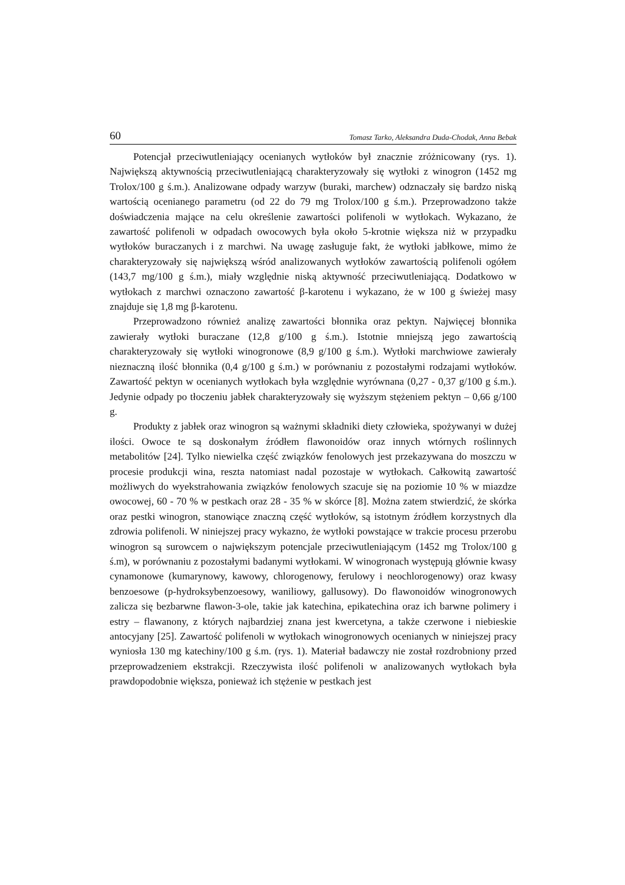60 Tomasz Tarko, Aleksandra Duda-Chodak, Anna Bebak
Potencjał przeciwutleniający ocenianych wytłoków był znacznie zróżnicowany (rys. 1). Największą aktywnością przeciwutleniającą charakteryzowały się wytłoki z winogron (1452 mg Trolox/100 g ś.m.). Analizowane odpady warzyw (buraki, marchew) odznaczały się bardzo niską wartością ocenianego parametru (od 22 do 79 mg Trolox/100 g ś.m.). Przeprowadzono także doświadczenia mające na celu określenie zawartości polifenoli w wytłokach. Wykazano, że zawartość polifenoli w odpadach owocowych była około 5-krotnie większa niż w przypadku wytłoków buraczanych i z marchwi. Na uwagę zasługuje fakt, że wytłoki jabłkowe, mimo że charakteryzowały się największą wśród analizowanych wytłoków zawartością polifenoli ogółem (143,7 mg/100 g ś.m.), miały względnie niską aktywność przeciwutleniającą. Dodatkowo w wytłokach z marchwi oznaczono zawartość β-karotenu i wykazano, że w 100 g świeżej masy znajduje się 1,8 mg β-karotenu.
Przeprowadzono również analizę zawartości błonnika oraz pektyn. Najwięcej błonnika zawierały wytłoki buraczane (12,8 g/100 g ś.m.). Istotnie mniejszą jego zawartością charakteryzowały się wytłoki winogronowe (8,9 g/100 g ś.m.). Wytłoki marchwiowe zawierały nieznaczną ilość błonnika (0,4 g/100 g ś.m.) w porównaniu z pozostałymi rodzajami wytłoków. Zawartość pektyn w ocenianych wytłokach była względnie wyrównana (0,27 - 0,37 g/100 g ś.m.). Jedynie odpady po tłoczeniu jabłek charakteryzowały się wyższym stężeniem pektyn – 0,66 g/100 g.
Produkty z jabłek oraz winogron są ważnymi składniki diety człowieka, spożywanyi w dużej ilości. Owoce te są doskonałym źródłem flawonoidów oraz innych wtórnych roślinnych metabolitów [24]. Tylko niewielka część związków fenolowych jest przekazywana do moszczu w procesie produkcji wina, reszta natomiast nadal pozostaje w wytłokach. Całkowitą zawartość możliwych do wyekstrahowania związków fenolowych szacuje się na poziomie 10 % w miazdze owocowej, 60 - 70 % w pestkach oraz 28 - 35 % w skórce [8]. Można zatem stwierdzić, że skórka oraz pestki winogron, stanowiące znaczną część wytłoków, są istotnym źródłem korzystnych dla zdrowia polifenoli. W niniejszej pracy wykazno, że wytłoki powstające w trakcie procesu przerobu winogron są surowcem o największym potencjale przeciwutleniającym (1452 mg Trolox/100 g ś.m), w porównaniu z pozostałymi badanymi wytłokami. W winogronach występują głównie kwasy cynamonowe (kumarynowy, kawowy, chlorogenowy, ferulowy i neochlorogenowy) oraz kwasy benzoesowe (p-hydroksybenzoesowy, waniliowy, gallusowy). Do flawonoidów winogronowych zalicza się bezbarwne flawon-3-ole, takie jak katechina, epikatechina oraz ich barwne polimery i estry – flawanony, z których najbardziej znana jest kwercetyna, a także czerwone i niebieskie antocyjany [25]. Zawartość polifenoli w wytłokach winogronowych ocenianych w niniejszej pracy wyniosła 130 mg katechiny/100 g ś.m. (rys. 1). Materiał badawczy nie został rozdrobniony przed przeprowadzeniem ekstrakcji. Rzeczywista ilość polifenoli w analizowanych wytłokach była prawdopodobnie większa, ponieważ ich stężenie w pestkach jest